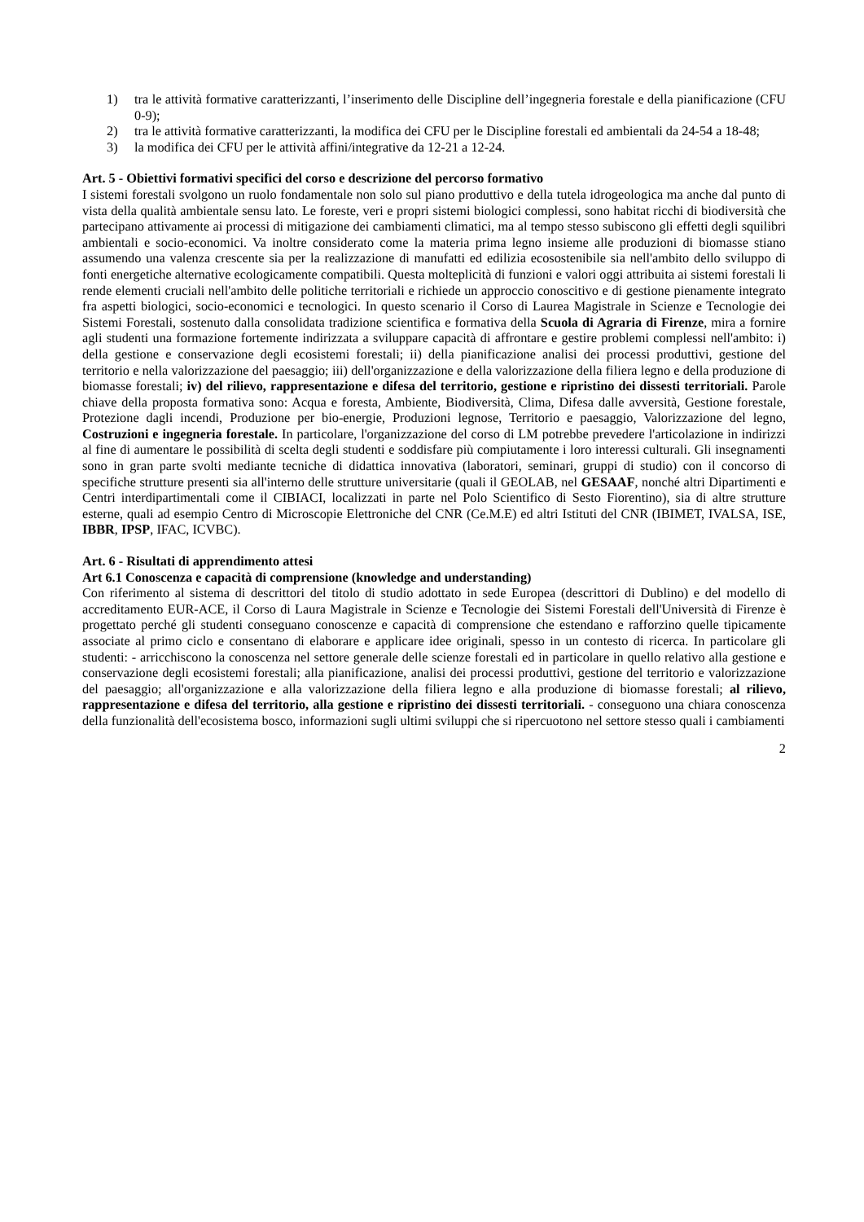1) tra le attività formative caratterizzanti, l’inserimento delle Discipline dell’ingegneria forestale e della pianificazione (CFU 0-9);
2) tra le attività formative caratterizzanti, la modifica dei CFU per le Discipline forestali ed ambientali da 24-54 a 18-48;
3) la modifica dei CFU per le attività affini/integrative da 12-21 a 12-24.
Art. 5 - Obiettivi formativi specifici del corso e descrizione del percorso formativo
I sistemi forestali svolgono un ruolo fondamentale non solo sul piano produttivo e della tutela idrogeologica ma anche dal punto di vista della qualità ambientale sensu lato. Le foreste, veri e propri sistemi biologici complessi, sono habitat ricchi di biodiversità che partecipano attivamente ai processi di mitigazione dei cambiamenti climatici, ma al tempo stesso subiscono gli effetti degli squilibri ambientali e socio-economici. Va inoltre considerato come la materia prima legno insieme alle produzioni di biomasse stiano assumendo una valenza crescente sia per la realizzazione di manufatti ed edilizia ecosostenibile sia nell'ambito dello sviluppo di fonti energetiche alternative ecologicamente compatibili. Questa molteplicità di funzioni e valori oggi attribuita ai sistemi forestali li rende elementi cruciali nell'ambito delle politiche territoriali e richiede un approccio conoscitivo e di gestione pienamente integrato fra aspetti biologici, socio-economici e tecnologici. In questo scenario il Corso di Laurea Magistrale in Scienze e Tecnologie dei Sistemi Forestali, sostenuto dalla consolidata tradizione scientifica e formativa della Scuola di Agraria di Firenze, mira a fornire agli studenti una formazione fortemente indirizzata a sviluppare capacità di affrontare e gestire problemi complessi nell'ambito: i) della gestione e conservazione degli ecosistemi forestali; ii) della pianificazione analisi dei processi produttivi, gestione del territorio e nella valorizzazione del paesaggio; iii) dell'organizzazione e della valorizzazione della filiera legno e della produzione di biomasse forestali; iv) del rilievo, rappresentazione e difesa del territorio, gestione e ripristino dei dissesti territoriali. Parole chiave della proposta formativa sono: Acqua e foresta, Ambiente, Biodiversità, Clima, Difesa dalle avversità, Gestione forestale, Protezione dagli incendi, Produzione per bio-energie, Produzioni legnose, Territorio e paesaggio, Valorizzazione del legno, Costruzioni e ingegneria forestale. In particolare, l'organizzazione del corso di LM potrebbe prevedere l'articolazione in indirizzi al fine di aumentare le possibilità di scelta degli studenti e soddisfare più compiutamente i loro interessi culturali. Gli insegnamenti sono in gran parte svolti mediante tecniche di didattica innovativa (laboratori, seminari, gruppi di studio) con il concorso di specifiche strutture presenti sia all'interno delle strutture universitarie (quali il GEOLAB, nel GESAAF, nonché altri Dipartimenti e Centri interdipartimentali come il CIBIACI, localizzati in parte nel Polo Scientifico di Sesto Fiorentino), sia di altre strutture esterne, quali ad esempio Centro di Microscopie Elettroniche del CNR (Ce.M.E) ed altri Istituti del CNR (IBIMET, IVALSA, ISE, IBBR, IPSP, IFAC, ICVBC).
Art. 6 - Risultati di apprendimento attesi
Art 6.1 Conoscenza e capacità di comprensione (knowledge and understanding)
Con riferimento al sistema di descrittori del titolo di studio adottato in sede Europea (descrittori di Dublino) e del modello di accreditamento EUR-ACE, il Corso di Laura Magistrale in Scienze e Tecnologie dei Sistemi Forestali dell'Università di Firenze è progettato perché gli studenti conseguano conoscenze e capacità di comprensione che estendano e rafforzino quelle tipicamente associate al primo ciclo e consentano di elaborare e applicare idee originali, spesso in un contesto di ricerca. In particolare gli studenti: - arricchiscono la conoscenza nel settore generale delle scienze forestali ed in particolare in quello relativo alla gestione e conservazione degli ecosistemi forestali; alla pianificazione, analisi dei processi produttivi, gestione del territorio e valorizzazione del paesaggio; all'organizzazione e alla valorizzazione della filiera legno e alla produzione di biomasse forestali; al rilievo, rappresentazione e difesa del territorio, alla gestione e ripristino dei dissesti territoriali. - conseguono una chiara conoscenza della funzionalità dell'ecosistema bosco, informazioni sugli ultimi sviluppi che si ripercuotono nel settore stesso quali i cambiamenti
2